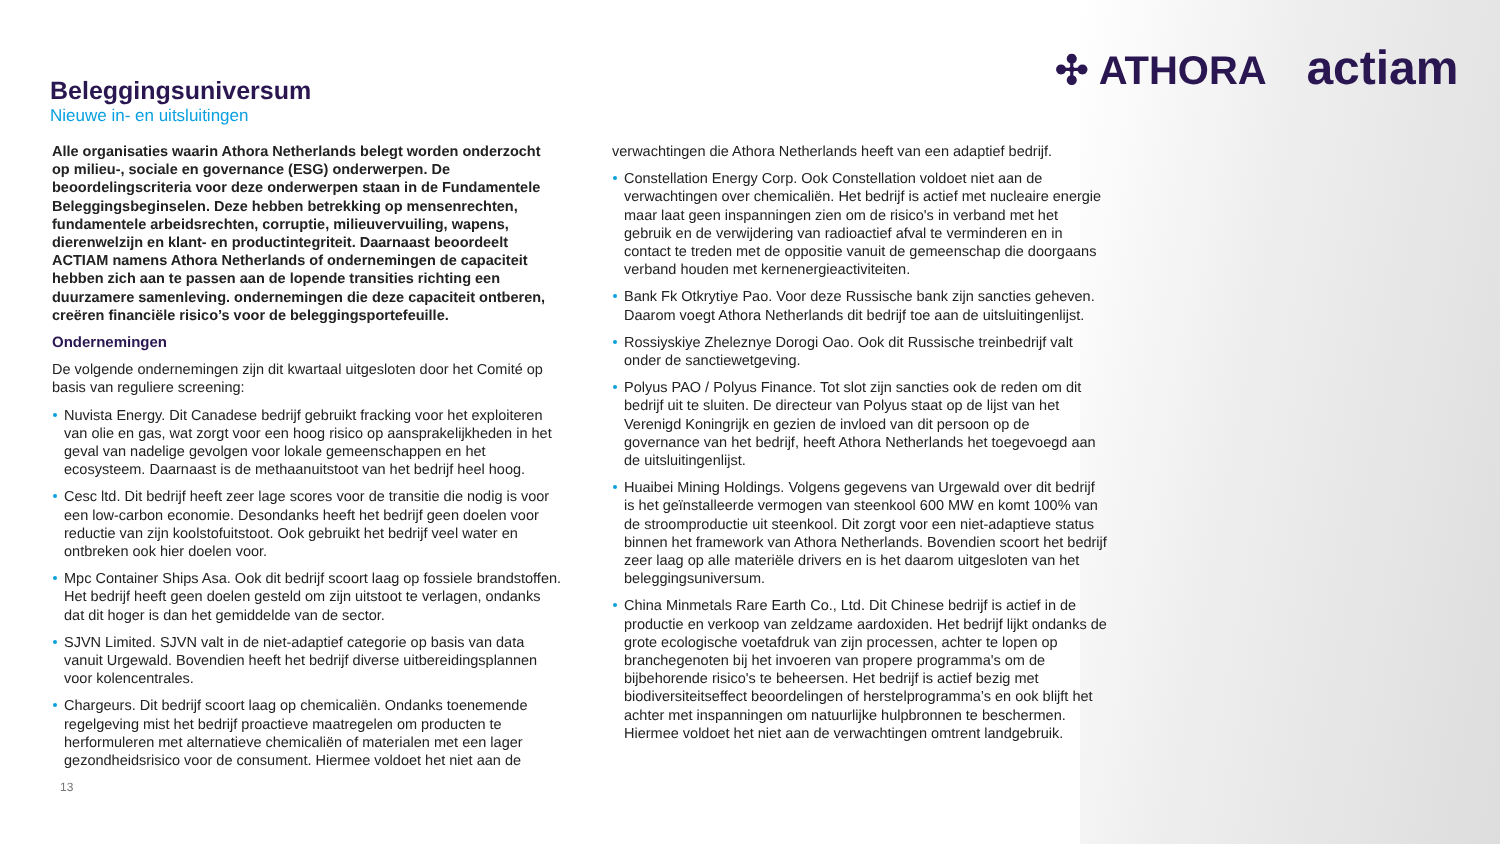✣ ATHORA actiam
Beleggingsuniversum
Nieuwe in- en uitsluitingen
Alle organisaties waarin Athora Netherlands belegt worden onderzocht op milieu-, sociale en governance (ESG) onderwerpen. De beoordelingscriteria voor deze onderwerpen staan in de Fundamentele Beleggingsbeginselen. Deze hebben betrekking op mensenrechten, fundamentele arbeidsrechten, corruptie, milieuvervuiling, wapens, dierenwelzijn en klant- en productintegriteit. Daarnaast beoordeelt ACTIAM namens Athora Netherlands of ondernemingen de capaciteit hebben zich aan te passen aan de lopende transities richting een duurzamere samenleving. ondernemingen die deze capaciteit ontberen, creëren financiële risico’s voor de beleggingsportefeuille.
Ondernemingen
De volgende ondernemingen zijn dit kwartaal uitgesloten door het Comité op basis van reguliere screening:
Nuvista Energy. Dit Canadese bedrijf gebruikt fracking voor het exploiteren van olie en gas, wat zorgt voor een hoog risico op aansprakelijkheden in het geval van nadelige gevolgen voor lokale gemeenschappen en het ecosysteem. Daarnaast is de methaanuitstoot van het bedrijf heel hoog.
Cesc ltd. Dit bedrijf heeft zeer lage scores voor de transitie die nodig is voor een low-carbon economie. Desondanks heeft het bedrijf geen doelen voor reductie van zijn koolstofuitstoot. Ook gebruikt het bedrijf veel water en ontbreken ook hier doelen voor.
Mpc Container Ships Asa. Ook dit bedrijf scoort laag op fossiele brandstoffen. Het bedrijf heeft geen doelen gesteld om zijn uitstoot te verlagen, ondanks dat dit hoger is dan het gemiddelde van de sector.
SJVN Limited. SJVN valt in de niet-adaptief categorie op basis van data vanuit Urgewald. Bovendien heeft het bedrijf diverse uitbereidingsplannen voor kolencentrales.
Chargeurs. Dit bedrijf scoort laag op chemicaliën. Ondanks toenemende regelgeving mist het bedrijf proactieve maatregelen om producten te herformuleren met alternatieve chemicaliën of materialen met een lager gezondheidsrisico voor de consument. Hiermee voldoet het niet aan de
verwachtingen die Athora Netherlands heeft van een adaptief bedrijf.
Constellation Energy Corp. Ook Constellation voldoet niet aan de verwachtingen over chemicaliën. Het bedrijf is actief met nucleaire energie maar laat geen inspanningen zien om de risico's in verband met het gebruik en de verwijdering van radioactief afval te verminderen en in contact te treden met de oppositie vanuit de gemeenschap die doorgaans verband houden met kernenergieactiviteiten.
Bank Fk Otkrytiye Pao. Voor deze Russische bank zijn sancties geheven. Daarom voegt Athora Netherlands dit bedrijf toe aan de uitsluitingenlijst.
Rossiyskiye Zheleznye Dorogi Oao. Ook dit Russische treinbedrijf valt onder de sanctiewetgeving.
Polyus PAO / Polyus Finance. Tot slot zijn sancties ook de reden om dit bedrijf uit te sluiten. De directeur van Polyus staat op de lijst van het Verenigd Koningrijk en gezien de invloed van dit persoon op de governance van het bedrijf, heeft Athora Netherlands het toegevoegd aan de uitsluitingenlijst.
Huaibei Mining Holdings. Volgens gegevens van Urgewald over dit bedrijf is het geïnstalleerde vermogen van steenkool 600 MW en komt 100% van de stroomproductie uit steenkool. Dit zorgt voor een niet-adaptieve status binnen het framework van Athora Netherlands. Bovendien scoort het bedrijf zeer laag op alle materiële drivers en is het daarom uitgesloten van het beleggingsuniversum.
China Minmetals Rare Earth Co., Ltd. Dit Chinese bedrijf is actief in de productie en verkoop van zeldzame aardoxiden. Het bedrijf lijkt ondanks de grote ecologische voetafdruk van zijn processen, achter te lopen op branchegenoten bij het invoeren van propere programma's om de bijbehorende risico's te beheersen. Het bedrijf is actief bezig met biodiversiteitseffect beoordelingen of herstelprogramma’s en ook blijft het achter met inspanningen om natuurlijke hulpbronnen te beschermen. Hiermee voldoet het niet aan de verwachtingen omtrent landgebruik.
13